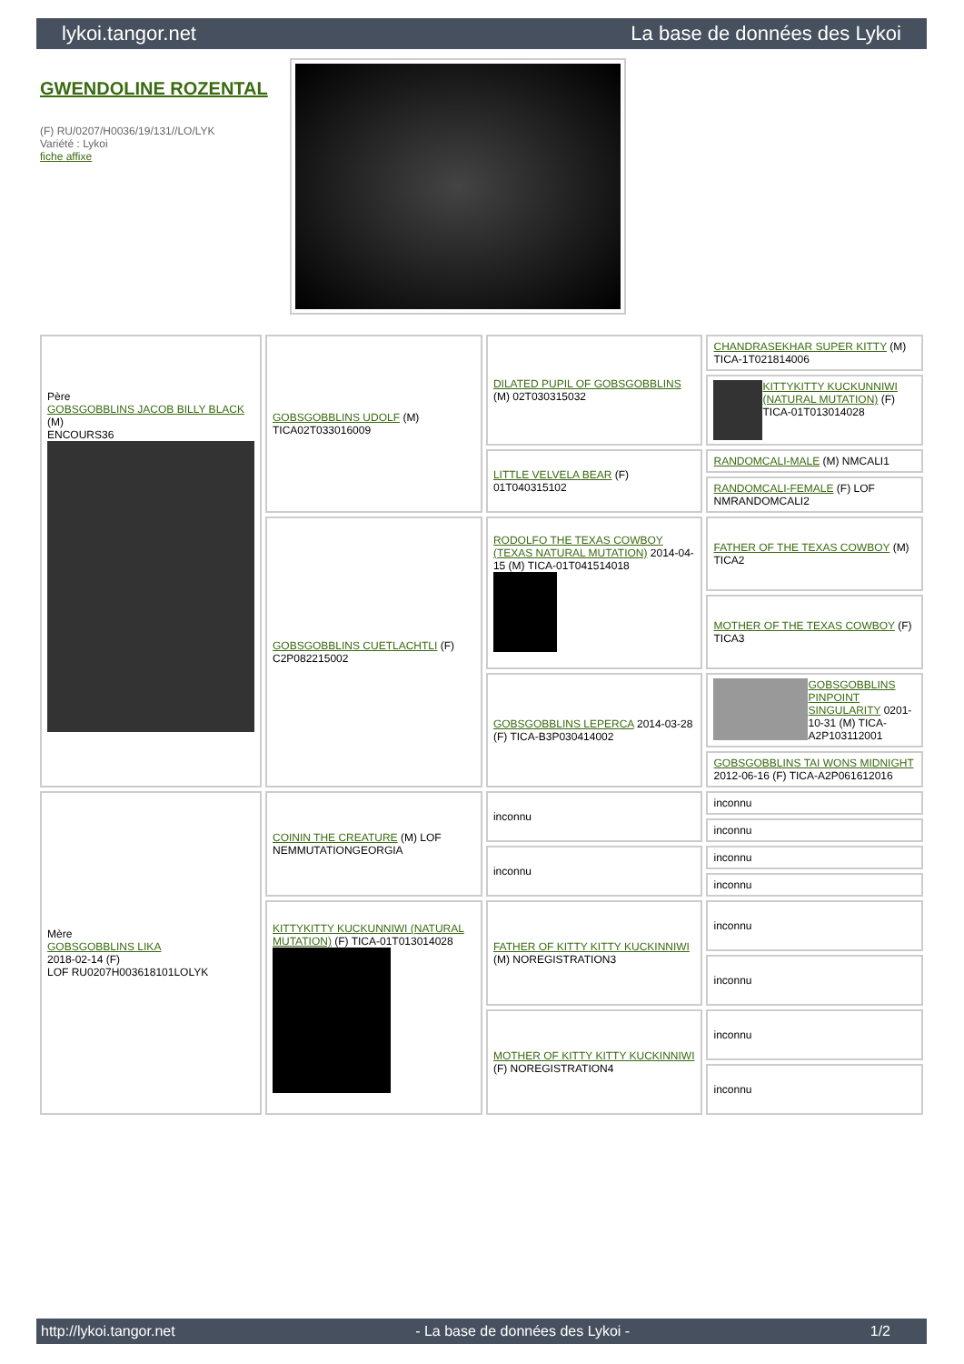lykoi.tangor.net La base de données des Lykoi
GWENDOLINE ROZENTAL
(F) RU/0207/H0036/19/131//LO/LYK
Variété : Lykoi
fiche affixe
| Père GOBSGOBBLINS JACOB BILLY BLACK (M) ENCOURS36 | GOBSGOBBLINS UDOLF (M) TICA02T033016009 | DILATED PUPIL OF GOBSGOBBLINS (M) 02T030315032 | CHANDRASEKHAR SUPER KITTY (M) TICA-1T021814006 |
| | | | KITTYKITTY KUCKUNNIWI (NATURAL MUTATION) (F) TICA-01T013014028 |
| | | LITTLE VELVELA BEAR (F) 01T040315102 | RANDOMCALI-MALE (M) NMCALI1 |
| | | | RANDOMCALI-FEMALE (F) LOF NMRANDOMCALI2 |
| | GOBSGOBBLINS CUETLACHTLI (F) C2P082215002 | RODOLFO THE TEXAS COWBOY (TEXAS NATURAL MUTATION) 2014-04-15 (M) TICA-01T041514018 | FATHER OF THE TEXAS COWBOY (M) TICA2 |
| | | | MOTHER OF THE TEXAS COWBOY (F) TICA3 |
| | | GOBSGOBBLINS LEPERCA 2014-03-28 (F) TICA-B3P030414002 | GOBSGOBBLINS PINPOINT SINGULARITY 0201-10-31 (M) TICA-A2P103112001 |
| | | | GOBSGOBBLINS TAI WONS MIDNIGHT 2012-06-16 (F) TICA-A2P061612016 |
| Mère GOBSGOBBLINS LIKA 2018-02-14 (F) LOF RU0207H003618101LOLYK | COININ THE CREATURE (M) LOF NEMMUTATIONGEORGIA | inconnu | inconnu |
| | | | inconnu |
| | | inconnu | inconnu |
| | | | inconnu |
| | KITTYKITTY KUCKUNNIWI (NATURAL MUTATION) (F) TICA-01T013014028 | FATHER OF KITTY KITTY KUCKINNIWI (M) NOREGISTRATION3 | inconnu |
| | | | inconnu |
| | | MOTHER OF KITTY KITTY KUCKINNIWI (F) NOREGISTRATION4 | inconnu |
| | | | inconnu |
http://lykoi.tangor.net - La base de données des Lykoi - 1/2